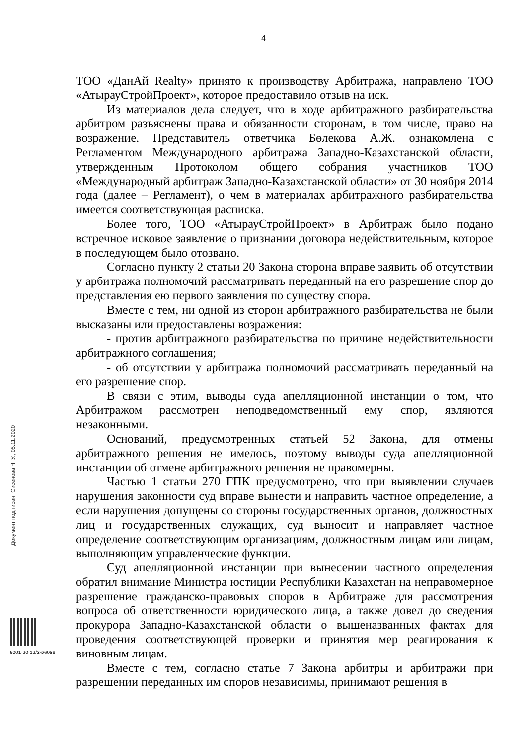4
ТОО «ДанАй Realty» принято к производству Арбитража, направлено ТОО «АтырауСтройПроект», которое предоставило отзыв на иск.
Из материалов дела следует, что в ходе арбитражного разбирательства арбитром разъяснены права и обязанности сторонам, в том числе, право на возражение. Представитель ответчика Бөлекова А.Ж. ознакомлена с Регламентом Международного арбитража Западно-Казахстанской области, утвержденным Протоколом общего собрания участников ТОО «Международный арбитраж Западно-Казахстанской области» от 30 ноября 2014 года (далее – Регламент), о чем в материалах арбитражного разбирательства имеется соответствующая расписка.
Более того, ТОО «АтырауСтройПроект» в Арбитраж было подано встречное исковое заявление о признании договора недействительным, которое в последующем было отозвано.
Согласно пункту 2 статьи 20 Закона сторона вправе заявить об отсутствии у арбитража полномочий рассматривать переданный на его разрешение спор до представления ею первого заявления по существу спора.
Вместе с тем, ни одной из сторон арбитражного разбирательства не были высказаны или предоставлены возражения:
- против арбитражного разбирательства по причине недействительности арбитражного соглашения;
- об отсутствии у арбитража полномочий рассматривать переданный на его разрешение спор.
В связи с этим, выводы суда апелляционной инстанции о том, что Арбитражом рассмотрен неподведомственный ему спор, являются незаконными.
Оснований, предусмотренных статьей 52 Закона, для отмены арбитражного решения не имелось, поэтому выводы суда апелляционной инстанции об отмене арбитражного решения не правомерны.
Частью 1 статьи 270 ГПК предусмотрено, что при выявлении случаев нарушения законности суд вправе вынести и направить частное определение, а если нарушения допущены со стороны государственных органов, должностных лиц и государственных служащих, суд выносит и направляет частное определение соответствующим организациям, должностным лицам или лицам, выполняющим управленческие функции.
Суд апелляционной инстанции при вынесении частного определения обратил внимание Министра юстиции Республики Казахстан на неправомерное разрешение гражданско-правовых споров в Арбитраже для рассмотрения вопроса об ответственности юридического лица, а также довел до сведения прокурора Западно-Казахстанской области о вышеназванных фактах для проведения соответствующей проверки и принятия мер реагирования к виновным лицам.
Вместе с тем, согласно статье 7 Закона арбитры и арбитражи при разрешении переданных им споров независимы, принимают решения в
Документ подписан: Сисенова Н. У., 05.11.2020
6001-20-12/3ж/6089